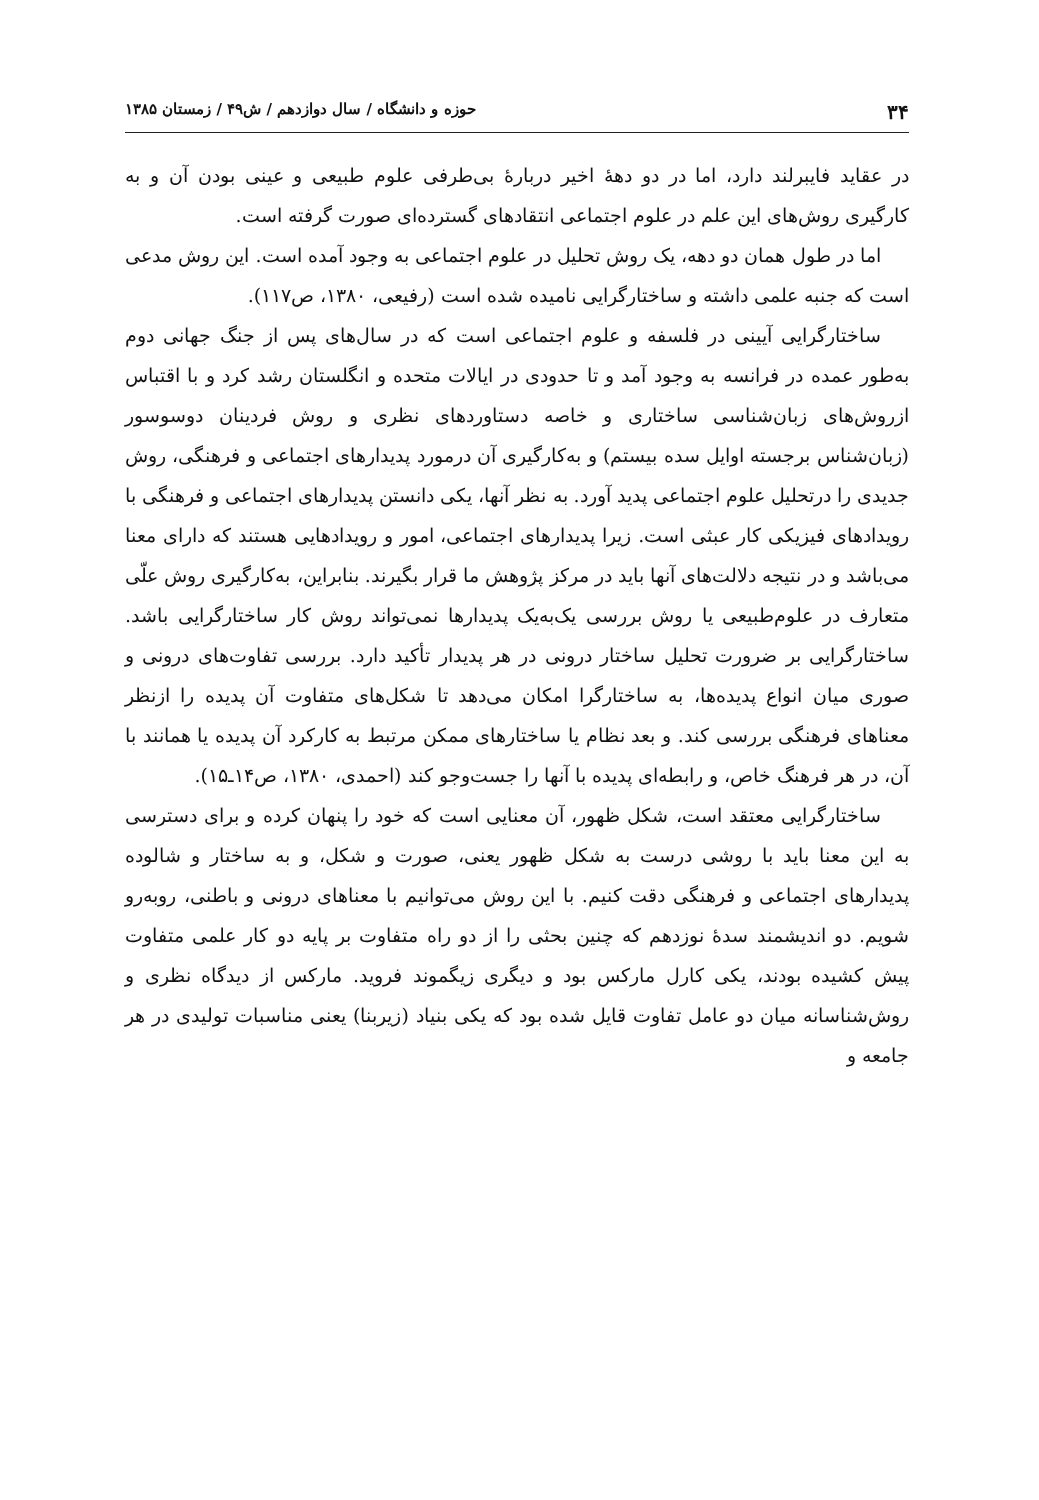۳۴ حوزه و دانشگاه / سال دوازدهم / ش۴۹ / زمستان ۱۳۸۵
در عقاید فایبرلند دارد، اما در دو دهۀ اخیر دربارۀ بی‌طرفی علوم طبیعی و عینی بودن آن و به کارگیری روش‌های این علم در علوم اجتماعی انتقادهای گسترده‌ای صورت گرفته است.
اما در طول همان دو دهه، یک روش تحلیل در علوم اجتماعی به وجود آمده است. این روش مدعی است که جنبه علمی داشته و ساختارگرایی نامیده شده است (رفیعی، ۱۳۸۰، ص۱۱۷).
ساختارگرایی آیینی در فلسفه و علوم اجتماعی است که در سال‌های پس از جنگ جهانی دوم به‌طور عمده در فرانسه به وجود آمد و تا حدودی در ایالات متحده و انگلستان رشد کرد و با اقتباس ازروش‌های زبان‌شناسی ساختاری و خاصه دستاوردهای نظری و روش فردینان دوسوسور (زبان‌شناس برجسته اوایل سده بیستم) و به‌کارگیری آن درمورد پدیدارهای اجتماعی و فرهنگی، روش جدیدی را درتحلیل علوم اجتماعی پدید آورد. به نظر آنها، یکی دانستن پدیدارهای اجتماعی و فرهنگی با رویدادهای فیزیکی کار عبثی است. زیرا پدیدارهای اجتماعی، امور و رویدادهایی هستند که دارای معنا می‌باشد و در نتیجه دلالت‌های آنها باید در مرکز پژوهش ما قرار بگیرند. بنابراین، به‌کارگیری روش علّی متعارف در علوم‌طبیعی یا روش بررسی یک‌به‌یک پدیدارها نمی‌تواند روش کار ساختارگرایی باشد. ساختارگرایی بر ضرورت تحلیل ساختار درونی در هر پدیدار تأکید دارد. بررسی تفاوت‌های درونی و صوری میان انواع پدیده‌ها، به ساختارگرا امکان می‌دهد تا شکل‌های متفاوت آن پدیده را ازنظر معناهای فرهنگی بررسی کند. و بعد نظام یا ساختارهای ممکن مرتبط به کارکرد آن پدیده یا همانند با آن، در هر فرهنگ خاص، و رابطه‌ای پدیده با آنها را جست‌وجو کند (احمدی، ۱۳۸۰، ص۱۴ـ۱۵).
ساختارگرایی معتقد است، شکل ظهور، آن معنایی است که خود را پنهان کرده و برای دسترسی به این معنا باید با روشی درست به شکل ظهور یعنی، صورت و شکل، و به ساختار و شالوده پدیدارهای اجتماعی و فرهنگی دقت کنیم. با این روش می‌توانیم با معناهای درونی و باطنی، روبه‌رو شویم. دو اندیشمند سدۀ نوزدهم که چنین بحثی را از دو راه متفاوت بر پایه دو کار علمی متفاوت پیش کشیده بودند، یکی کارل مارکس بود و دیگری زیگموند فروید. مارکس از دیدگاه نظری و روش‌شناسانه میان دو عامل تفاوت قایل شده بود که یکی بنیاد (زیربنا) یعنی مناسبات تولیدی در هر جامعه و